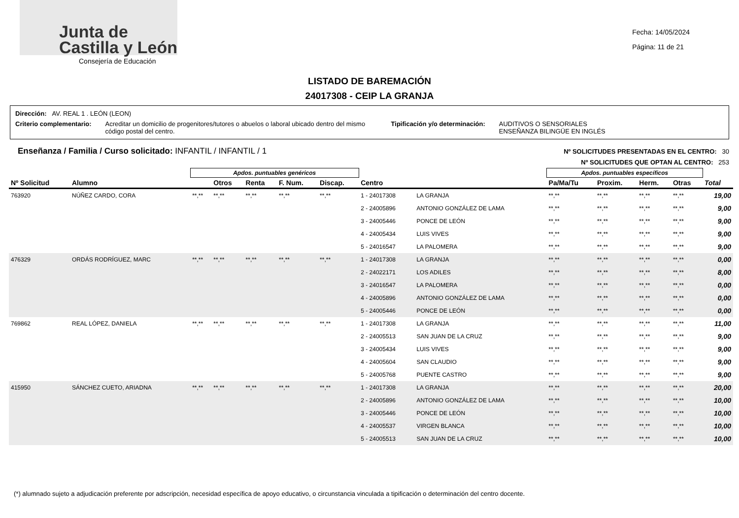Junta de
Castilla y León
Consejería de Educación
Fecha: 14/05/2024
Página: 11 de 21
LISTADO DE BAREMACIÓN
24017308 - CEIP LA GRANJA
Dirección: AV. REAL 1 . LEÓN (LEON)
Criterio complementario: Acreditar un domicilio de progenitores/tutores o abuelos o laboral ubicado dentro del mismo código postal del centro.
Tipificación y/o determinación:
AUDITIVOS O SENSORIALES
ENSEÑANZA BILINGÜE EN INGLÉS
Enseñanza / Familia / Curso solicitado: INFANTIL / INFANTIL / 1
Nº SOLICITUDES PRESENTADAS EN EL CENTRO: 30
Nº SOLICITUDES QUE OPTAN AL CENTRO: 253
| | | Apdos. puntuables genéricos | | | | | | | Apdos. puntuables específicos | | | | |
| --- | --- | --- | --- | --- | --- | --- | --- | --- | --- | --- | --- | --- | --- |
| Nº Solicitud | Alumno | | Otros | Renta | F. Num. | Discap. | Centro | | Pa/Ma/Tu | Proxim. | Herm. | Otras | Total |
| 763920 | NÚÑEZ CARDO, CORA | **,** | **,** | **,** | **,** | **,** | 1 - 24017308 | LA GRANJA | **,** | **,** | **,** | **,** | 19,00 |
| | | | | | | | 2 - 24005896 | ANTONIO GONZÁLEZ DE LAMA | **,** | **,** | **,** | **,** | 9,00 |
| | | | | | | | 3 - 24005446 | PONCE DE LEÓN | **,** | **,** | **,** | **,** | 9,00 |
| | | | | | | | 4 - 24005434 | LUIS VIVES | **,** | **,** | **,** | **,** | 9,00 |
| | | | | | | | 5 - 24016547 | LA PALOMERA | **,** | **,** | **,** | **,** | 9,00 |
| 476329 | ORDÁS RODRÍGUEZ, MARC | **,** | **,** | **,** | **,** | **,** | 1 - 24017308 | LA GRANJA | **,** | **,** | **,** | **,** | 0,00 |
| | | | | | | | 2 - 24022171 | LOS ADILES | **,** | **,** | **,** | **,** | 8,00 |
| | | | | | | | 3 - 24016547 | LA PALOMERA | **,** | **,** | **,** | **,** | 0,00 |
| | | | | | | | 4 - 24005896 | ANTONIO GONZÁLEZ DE LAMA | **,** | **,** | **,** | **,** | 0,00 |
| | | | | | | | 5 - 24005446 | PONCE DE LEÓN | **,** | **,** | **,** | **,** | 0,00 |
| 769862 | REAL LÓPEZ, DANIELA | **,** | **,** | **,** | **,** | **,** | 1 - 24017308 | LA GRANJA | **,** | **,** | **,** | **,** | 11,00 |
| | | | | | | | 2 - 24005513 | SAN JUAN DE LA CRUZ | **,** | **,** | **,** | **,** | 9,00 |
| | | | | | | | 3 - 24005434 | LUIS VIVES | **,** | **,** | **,** | **,** | 9,00 |
| | | | | | | | 4 - 24005604 | SAN CLAUDIO | **,** | **,** | **,** | **,** | 9,00 |
| | | | | | | | 5 - 24005768 | PUENTE CASTRO | **,** | **,** | **,** | **,** | 9,00 |
| 415950 | SÁNCHEZ CUETO, ARIADNA | **,** | **,** | **,** | **,** | **,** | 1 - 24017308 | LA GRANJA | **,** | **,** | **,** | **,** | 20,00 |
| | | | | | | | 2 - 24005896 | ANTONIO GONZÁLEZ DE LAMA | **,** | **,** | **,** | **,** | 10,00 |
| | | | | | | | 3 - 24005446 | PONCE DE LEÓN | **,** | **,** | **,** | **,** | 10,00 |
| | | | | | | | 4 - 24005537 | VIRGEN BLANCA | **,** | **,** | **,** | **,** | 10,00 |
| | | | | | | | 5 - 24005513 | SAN JUAN DE LA CRUZ | **,** | **,** | **,** | **,** | 10,00 |
(*) alumnado sujeto a adjudicación preferente por adscripción, necesidad específica de apoyo educativo, o circunstancia vinculada a tipificación o determinación del centro docente.